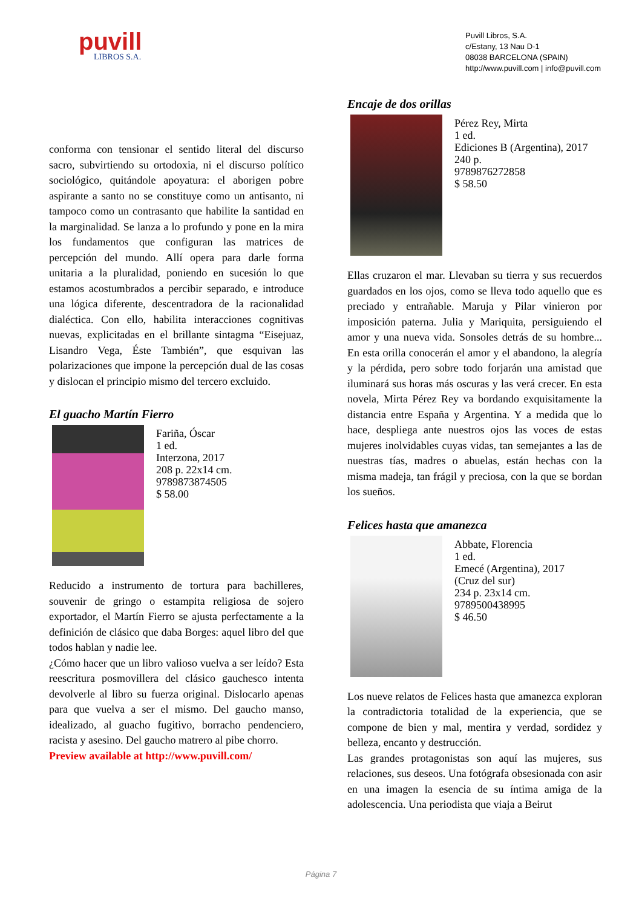puvill
LIBROS S.A.
Puvill Libros, S.A.
c/Estany, 13 Nau D-1
08038 BARCELONA (SPAIN)
http://www.puvill.com | info@puvill.com
conforma con tensionar el sentido literal del discurso sacro, subvirtiendo su ortodoxia, ni el discurso político sociológico, quitándole apoyatura: el aborigen pobre aspirante a santo no se constituye como un antisanto, ni tampoco como un contrasanto que habilite la santidad en la marginalidad. Se lanza a lo profundo y pone en la mira los fundamentos que configuran las matrices de percepción del mundo. Allí opera para darle forma unitaria a la pluralidad, poniendo en sucesión lo que estamos acostumbrados a percibir separado, e introduce una lógica diferente, descentradora de la racionalidad dialéctica. Con ello, habilita interacciones cognitivas nuevas, explicitadas en el brillante sintagma “Eisejuaz, Lisandro Vega, Éste También”, que esquivan las polarizaciones que impone la percepción dual de las cosas y dislocan el principio mismo del tercero excluido.
El guacho Martín Fierro
Fariña, Óscar
1 ed.
Interzona, 2017
208 p. 22x14 cm.
9789873874505
$ 58.00
Reducido a instrumento de tortura para bachilleres, souvenir de gringo o estampita religiosa de sojero exportador, el Martín Fierro se ajusta perfectamente a la definición de clásico que daba Borges: aquel libro del que todos hablan y nadie lee.
¿Cómo hacer que un libro valioso vuelva a ser leído? Esta reescritura posmovillera del clásico gauchesco intenta devolverle al libro su fuerza original. Dislocarlo apenas para que vuelva a ser el mismo. Del gaucho manso, idealizado, al guacho fugitivo, borracho pendenciero, racista y asesino. Del gaucho matrero al pibe chorro.
Preview available at http://www.puvill.com/
Encaje de dos orillas
Pérez Rey, Mirta
1 ed.
Ediciones B (Argentina), 2017
240 p.
9789876272858
$ 58.50
Ellas cruzaron el mar. Llevaban su tierra y sus recuerdos guardados en los ojos, como se lleva todo aquello que es preciado y entrañable. Maruja y Pilar vinieron por imposición paterna. Julia y Mariquita, persiguiendo el amor y una nueva vida. Sonsoles detrás de su hombre... En esta orilla conocerán el amor y el abandono, la alegría y la pérdida, pero sobre todo forjarán una amistad que iluminará sus horas más oscuras y las verá crecer. En esta novela, Mirta Pérez Rey va bordando exquisitamente la distancia entre España y Argentina. Y a medida que lo hace, despliega ante nuestros ojos las voces de estas mujeres inolvidables cuyas vidas, tan semejantes a las de nuestras tías, madres o abuelas, están hechas con la misma madeja, tan frágil y preciosa, con la que se bordan los sueños.
Felices hasta que amanezca
Abbate, Florencia
1 ed.
Emecé (Argentina), 2017
(Cruz del sur)
234 p. 23x14 cm.
9789500438995
$ 46.50
Los nueve relatos de Felices hasta que amanezca exploran la contradictoria totalidad de la experiencia, que se compone de bien y mal, mentira y verdad, sordidez y belleza, encanto y destrucción.
Las grandes protagonistas son aquí las mujeres, sus relaciones, sus deseos. Una fotógrafa obsesionada con asir en una imagen la esencia de su íntima amiga de la adolescencia. Una periodista que viaja a Beirut
Página 7